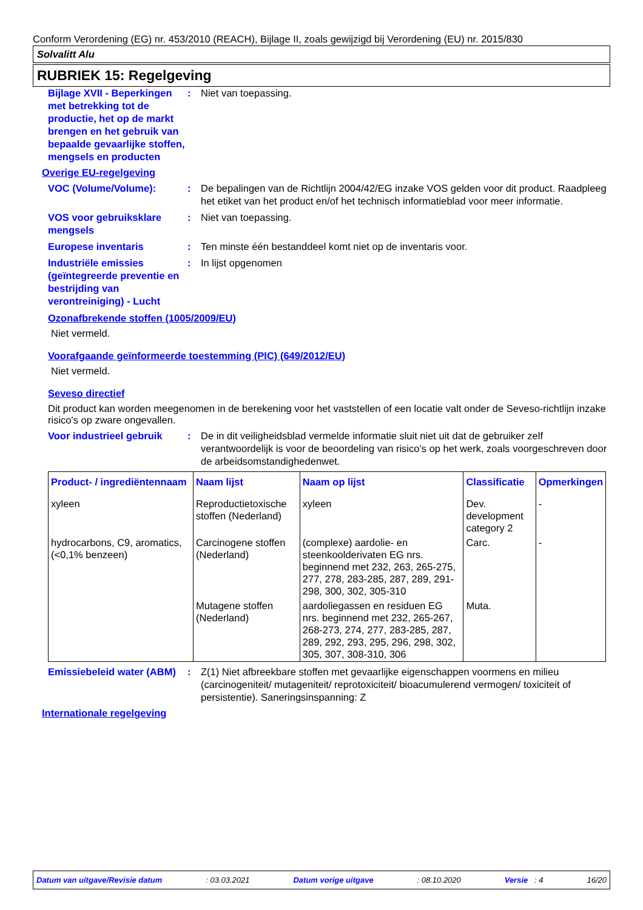Conform Verordening (EG) nr. 453/2010 (REACH), Bijlage II, zoals gewijzigd bij Verordening (EU) nr. 2015/830
Solvalitt Alu
RUBRIEK 15: Regelgeving
Bijlage XVII - Beperkingen met betrekking tot de productie, het op de markt brengen en het gebruik van bepaalde gevaarlijke stoffen, mengsels en producten
: Niet van toepassing.
Overige EU-regelgeving
VOC (Volume/Volume): : De bepalingen van de Richtlijn 2004/42/EG inzake VOS gelden voor dit product. Raadpleeg het etiket van het product en/of het technisch informatieblad voor meer informatie.
VOS voor gebruiksklare mengsels
: Niet van toepassing.
Europese inventaris : Ten minste één bestanddeel komt niet op de inventaris voor.
Industriële emissies (geïntegreerde preventie en bestrijding van verontreiniging) - Lucht
: In lijst opgenomen
Ozonafbrekende stoffen (1005/2009/EU)
Niet vermeld.
Voorafgaande geïnformeerde toestemming (PIC) (649/2012/EU)
Niet vermeld.
Seveso directief
Dit product kan worden meegenomen in de berekening voor het vaststellen of een locatie valt onder de Seveso-richtlijn inzake risico's op zware ongevallen.
Voor industrieel gebruik
: De in dit veiligheidsblad vermelde informatie sluit niet uit dat de gebruiker zelf verantwoordelijk is voor de beoordeling van risico’s op het werk, zoals voorgeschreven door de arbeidsomstandighedenwet.
| Product- / ingrediëntennaam | Naam lijst | Naam op lijst | Classificatie | Opmerkingen |
| --- | --- | --- | --- | --- |
| xyleen | Reproductietoxische stoffen (Nederland) | xyleen | Dev. development category 2 | - |
| hydrocarbons, C9, aromatics, (<0,1% benzeen) | Carcinogene stoffen (Nederland) | (complexe) aardolie- en steenkoolderivaten EG nrs. beginnend met 232, 263, 265-275, 277, 278, 283-285, 287, 289, 291-298, 300, 302, 305-310 | Carc. | - |
| | Mutagene stoffen (Nederland) | aardoliegassen en residuen EG nrs. beginnend met 232, 265-267, 268-273, 274, 277, 283-285, 287, 289, 292, 293, 295, 296, 298, 302, 305, 307, 308-310, 306 | Muta. | |
Emissiebeleid water (ABM)
: Z(1) Niet afbreekbare stoffen met gevaarlijke eigenschappen voormens en milieu (carcinogeniteit/ mutageniteit/ reprotoxiciteit/ bioacumulerend vermogen/ toxiciteit of persistentie). Saneringsinspanning: Z
Internationale regelgeving
Datum van uitgave/Revisie datum: 03.03.2021 Datum vorige uitgave: 08.10.2020 Versie : 4 16/20